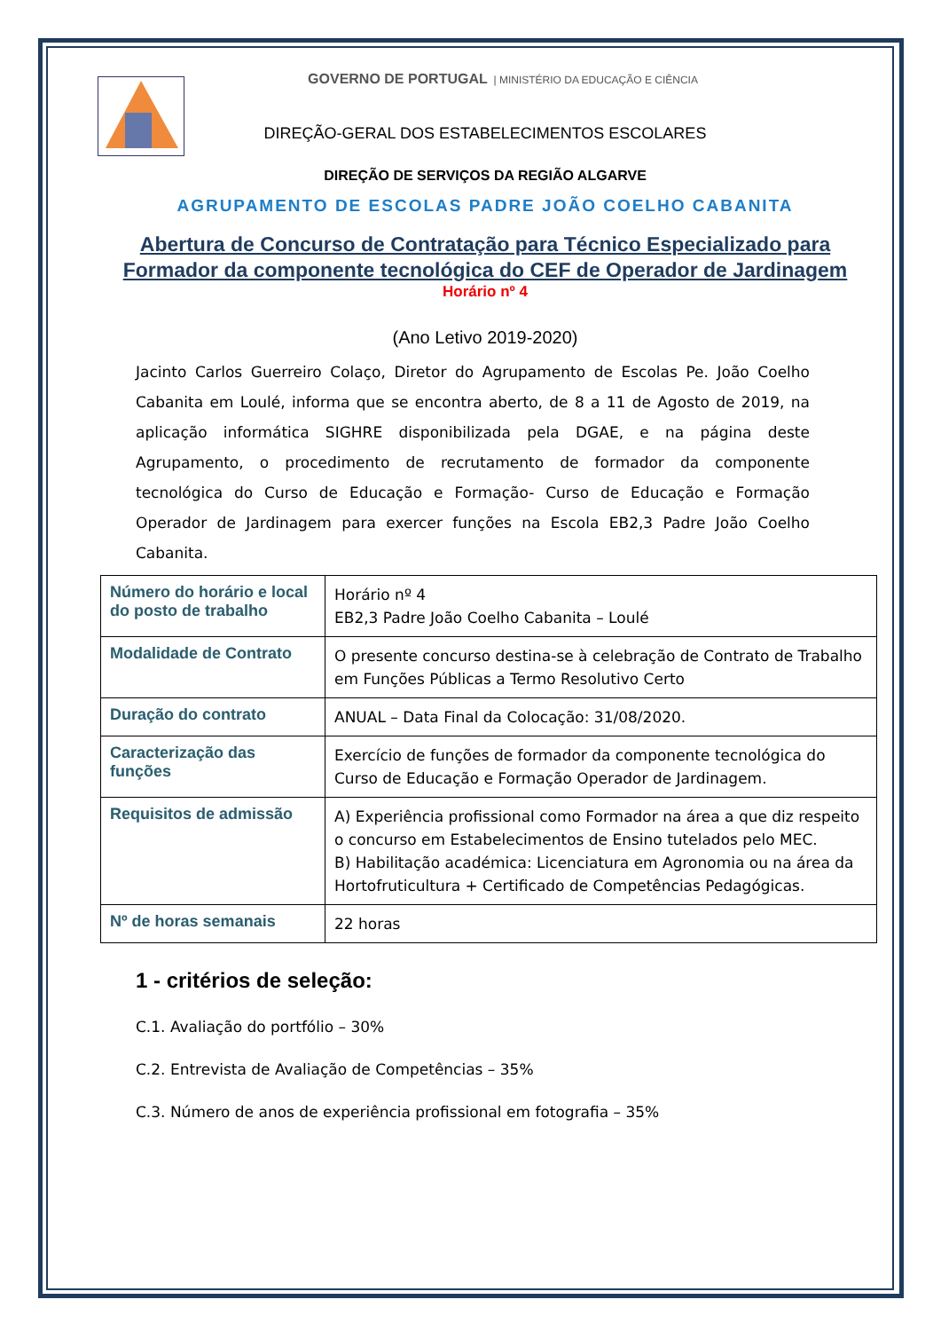GOVERNO DE PORTUGAL | MINISTÉRIO DA EDUCAÇÃO E CIÊNCIA
DIREÇÃO-GERAL DOS ESTABELECIMENTOS ESCOLARES
DIREÇÃO DE SERVIÇOS DA REGIÃO ALGARVE
AGRUPAMENTO DE ESCOLAS PADRE JOÃO COELHO CABANITA
Abertura de Concurso de Contratação para Técnico Especializado para Formador da componente tecnológica do CEF de Operador de Jardinagem
Horário nº 4
(Ano Letivo 2019-2020)
Jacinto Carlos Guerreiro Colaço, Diretor do Agrupamento de Escolas Pe. João Coelho Cabanita em Loulé, informa que se encontra aberto, de 8 a 11 de Agosto de 2019, na aplicação informática SIGHRE disponibilizada pela DGAE, e na página deste Agrupamento, o procedimento de recrutamento de formador da componente tecnológica do Curso de Educação e Formação- Curso de Educação e Formação Operador de Jardinagem para exercer funções na Escola EB2,3 Padre João Coelho Cabanita.
| Número do horário e local do posto de trabalho | Horário nº 4 EB2,3 Padre João Coelho Cabanita – Loulé |
| Modalidade de Contrato | O presente concurso destina-se à celebração de Contrato de Trabalho em Funções Públicas a Termo Resolutivo Certo |
| Duração do contrato | ANUAL – Data Final da Colocação: 31/08/2020. |
| Caracterização das funções | Exercício de funções de formador da componente tecnológica do Curso de Educação e Formação Operador de Jardinagem. |
| Requisitos de admissão | A) Experiência profissional como Formador na área a que diz respeito o concurso em Estabelecimentos de Ensino tutelados pelo MEC. B) Habilitação académica: Licenciatura em Agronomia ou na área da Hortofruticultura + Certificado de Competências Pedagógicas. |
| Nº de horas semanais | 22 horas |
1 - critérios de seleção:
C.1. Avaliação do portfólio – 30%
C.2. Entrevista de Avaliação de Competências – 35%
C.3. Número de anos de experiência profissional em fotografia – 35%